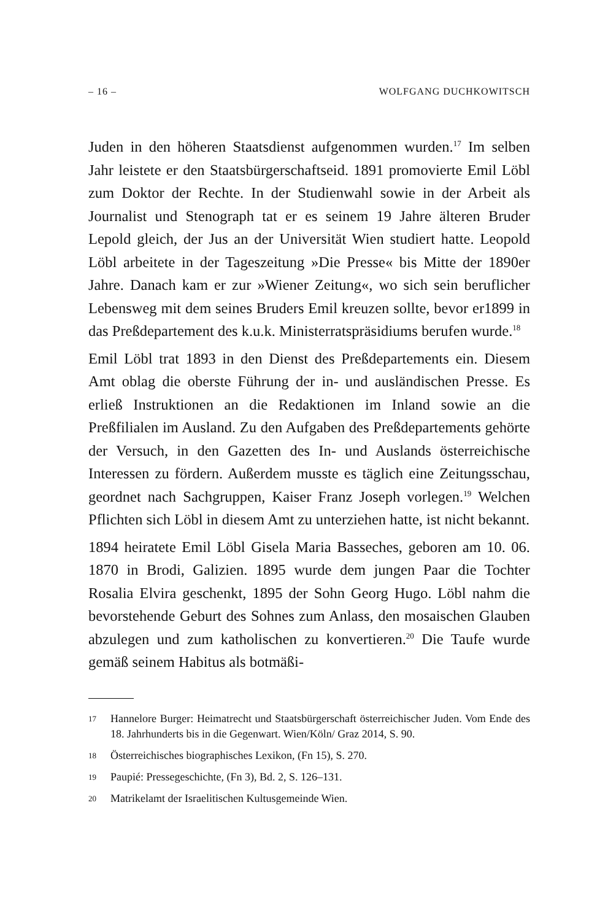– 16 – WOLFGANG DUCHKOWITSCH
Juden in den höheren Staatsdienst aufgenommen wurden.<sup>17</sup> Im selben Jahr leistete er den Staatsbürgerschaftseid. 1891 promovierte Emil Löbl zum Doktor der Rechte. In der Studienwahl sowie in der Arbeit als Journalist und Stenograph tat er es seinem 19 Jahre älteren Bruder Lepold gleich, der Jus an der Universität Wien studiert hatte. Leopold Löbl arbeitete in der Tageszeitung »Die Presse« bis Mitte der 1890er Jahre. Danach kam er zur »Wiener Zeitung«, wo sich sein beruflicher Lebensweg mit dem seines Bruders Emil kreuzen sollte, bevor er1899 in das Preßdepartement des k.u.k. Ministerratspräsidiums berufen wurde.<sup>18</sup>
Emil Löbl trat 1893 in den Dienst des Preßdepartements ein. Diesem Amt oblag die oberste Führung der in- und ausländischen Presse. Es erließ Instruktionen an die Redaktionen im Inland sowie an die Preßfilialen im Ausland. Zu den Aufgaben des Preßdepartements gehörte der Versuch, in den Gazetten des In- und Auslands österreichische Interessen zu fördern. Außerdem musste es täglich eine Zeitungsschau, geordnet nach Sachgruppen, Kaiser Franz Joseph vorlegen.<sup>19</sup> Welchen Pflichten sich Löbl in diesem Amt zu unterziehen hatte, ist nicht bekannt.
1894 heiratete Emil Löbl Gisela Maria Basseches, geboren am 10. 06. 1870 in Brodi, Galizien. 1895 wurde dem jungen Paar die Tochter Rosalia Elvira geschenkt, 1895 der Sohn Georg Hugo. Löbl nahm die bevorstehende Geburt des Sohnes zum Anlass, den mosaischen Glauben abzulegen und zum katholischen zu konvertieren.<sup>20</sup> Die Taufe wurde gemäß seinem Habitus als botmäßi-
17 Hannelore Burger: Heimatrecht und Staatsbürgerschaft österreichischer Juden. Vom Ende des 18. Jahrhunderts bis in die Gegenwart. Wien/Köln/ Graz 2014, S. 90.
18 Österreichisches biographisches Lexikon, (Fn 15), S. 270.
19 Paupié: Pressegeschichte, (Fn 3), Bd. 2, S. 126–131.
20 Matrikelamt der Israelitischen Kultusgemeinde Wien.